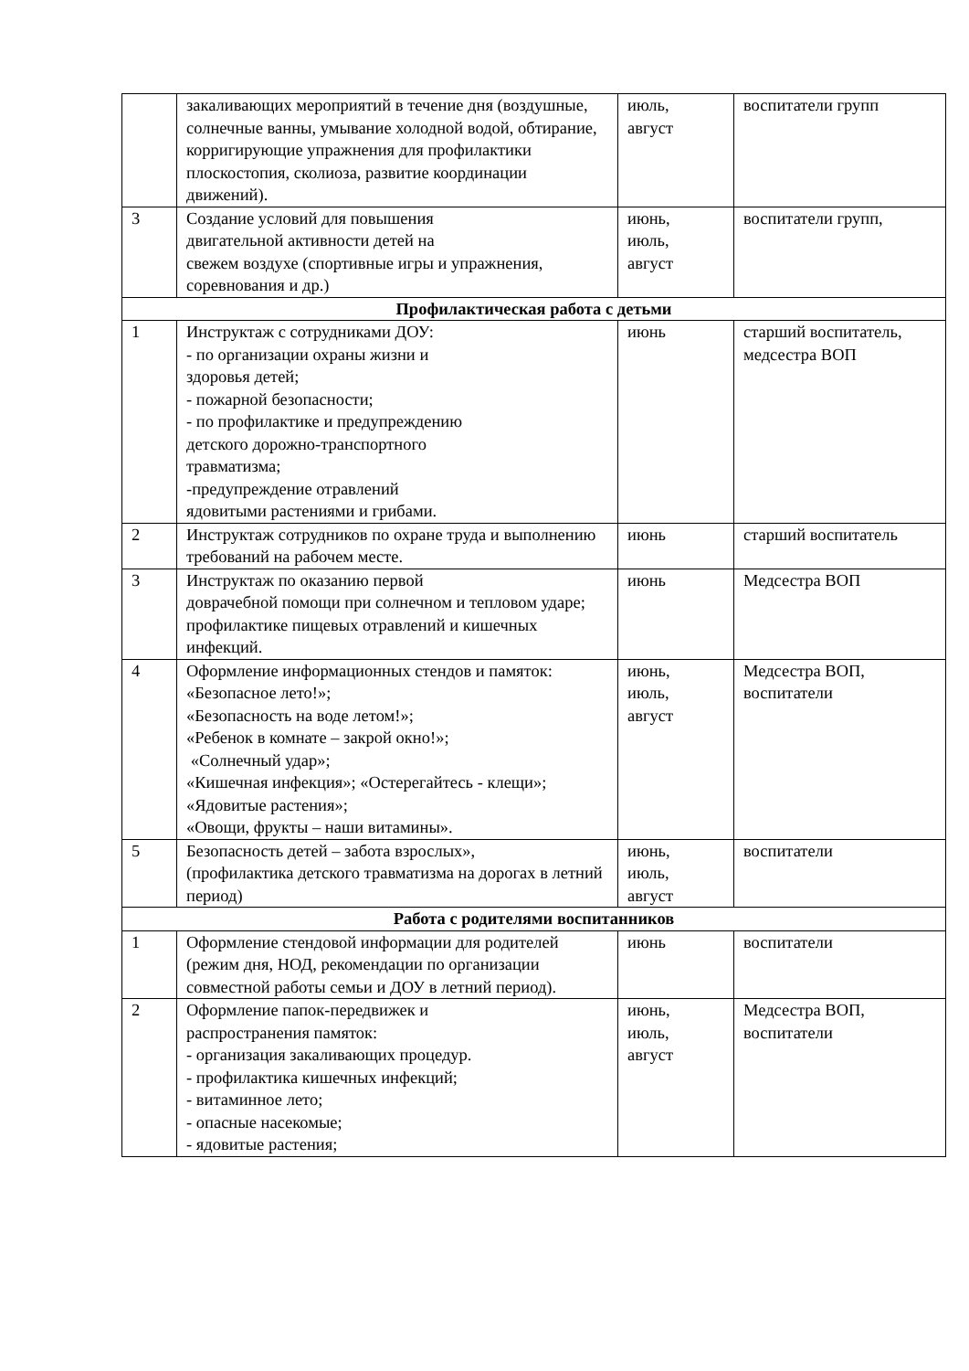| | закаливающих мероприятий в течение дня (воздушные, солнечные ванны, умывание холодной водой, обтирание, корригирующие упражнения для профилактики плоскостопия, сколиоза, развитие координации движений). | июль, август | воспитатели групп |
| 3 | Создание условий для повышения двигательной активности детей на свежем воздухе (спортивные игры и упражнения, соревнования и др.) | июнь, июль, август | воспитатели групп, |
| Профилактическая работа с детьми | | | |
| 1 | Инструктаж с сотрудниками ДОУ: - по организации охраны жизни и здоровья детей; - пожарной безопасности; - по профилактике и предупреждению детского дорожно-транспортного травматизма; -предупреждение отравлений ядовитыми растениями и грибами. | июнь | старший воспитатель, медсестра ВОП |
| 2 | Инструктаж сотрудников по охране труда и выполнению требований на рабочем месте. | июнь | старший воспитатель |
| 3 | Инструктаж по оказанию первой доврачебной помощи при солнечном и тепловом ударе; профилактике пищевых отравлений и кишечных инфекций. | июнь | Медсестра ВОП |
| 4 | Оформление информационных стендов и памяток: «Безопасное лето!»; «Безопасность на воде летом!»; «Ребенок в комнате – закрой окно!»; «Солнечный удар»; «Кишечная инфекция»; «Остерегайтесь - клещи»; «Ядовитые растения»; «Овощи, фрукты – наши витамины». | июнь, июль, август | Медсестра ВОП, воспитатели |
| 5 | Безопасность детей – забота взрослых», (профилактика детского травматизма на дорогах в летний период) | июнь, июль, август | воспитатели |
| Работа с родителями воспитанников | | | |
| 1 | Оформление стендовой информации для родителей (режим дня, НОД, рекомендации по организации совместной работы семьи и ДОУ в летний период). | июнь | воспитатели |
| 2 | Оформление папок-передвижек и распространения памяток: - организация закаливающих процедур. - профилактика кишечных инфекций; - витаминное лето; - опасные насекомые; - ядовитые растения; | июнь, июль, август | Медсестра ВОП, воспитатели |